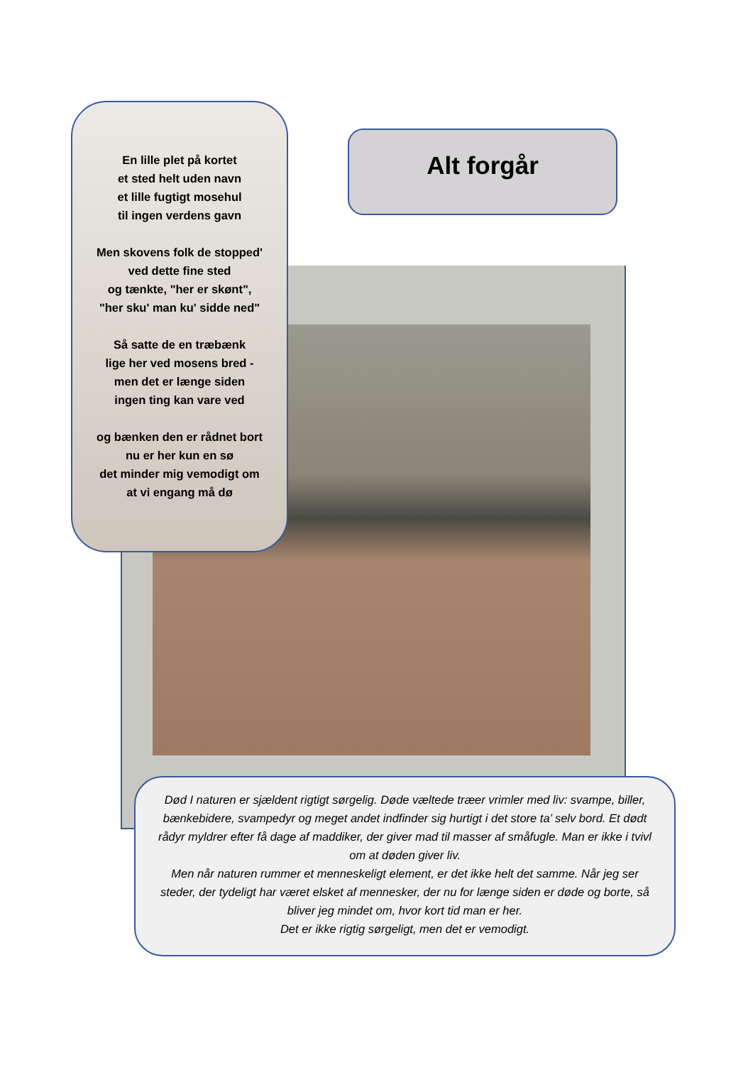En lille plet på kortet
et sted helt uden navn
et lille fugtigt mosehul
til ingen verdens gavn
Men skovens folk de stopped'
ved dette fine sted
og tænkte, "her er skønt",
"her sku' man ku' sidde ned"
Så satte de en træbænk
lige her ved mosens bred -
men det er længe siden
ingen ting kan vare ved
og bænken den er rådnet bort
nu er her kun en sø
det minder mig vemodigt om
at vi engang må dø
Alt forgår
Død I naturen er sjældent rigtigt sørgelig. Døde væltede træer vrimler med liv: svampe, biller, bænkebidere, svampedyr og meget andet indfinder sig hurtigt i det store ta’ selv bord. Et dødt rådyr myldrer efter få dage af maddiker, der giver mad til masser af småfugle. Man er ikke i tvivl om at døden giver liv.
Men når naturen rummer et menneskeligt element, er det ikke helt det samme. Når jeg ser steder, der tydeligt har været elsket af mennesker, der nu for længe siden er døde og borte, så bliver jeg mindet om, hvor kort tid man er her.
Det er ikke rigtig sørgeligt, men det er vemodigt.